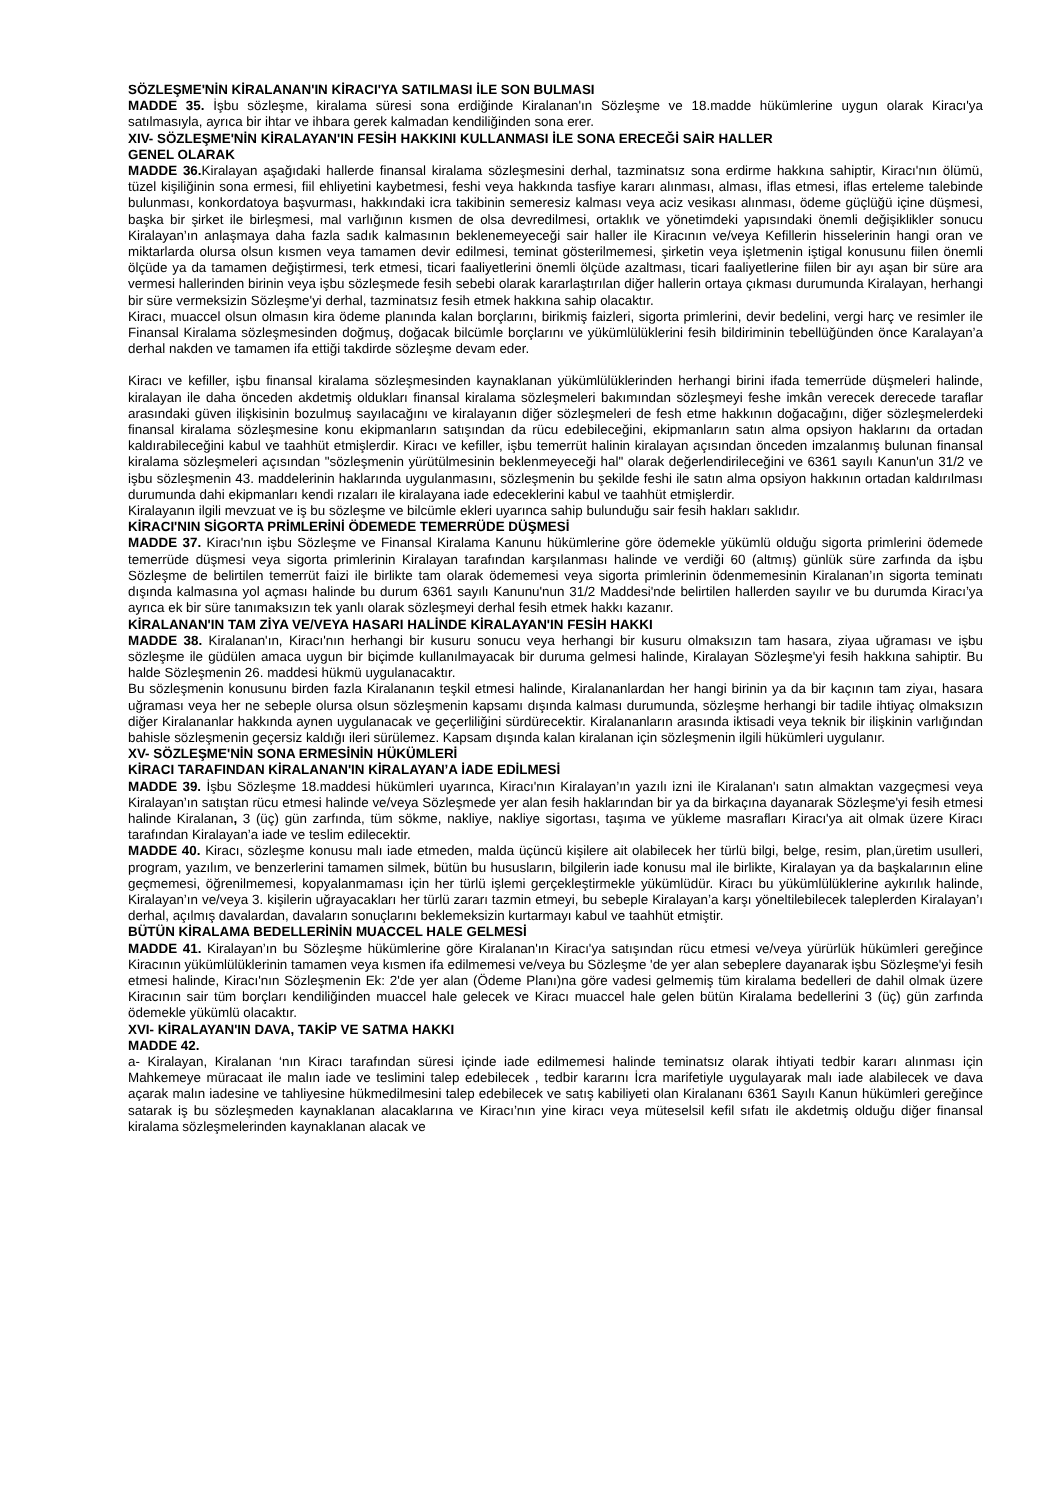SÖZLEŞME'NİN KİRALANAN'IN KİRACI'YA SATILMASI İLE SON BULMASI
MADDE 35. İşbu sözleşme, kiralama süresi sona erdiğinde Kiralanan'ın Sözleşme ve 18.madde hükümlerine uygun olarak Kiracı'ya satılmasıyla, ayrıca bir ihtar ve ihbara gerek kalmadan kendiliğinden sona erer.
XIV- SÖZLEŞME'NİN KİRALAYAN'IN FESİH HAKKINI KULLANMASI İLE SONA ERECEĞİ SAİR HALLER
GENEL OLARAK
MADDE 36. Kiralayan aşağıdaki hallerde finansal kiralama sözleşmesini derhal, tazminatsız sona erdirme hakkına sahiptir, Kiracı'nın ölümü, tüzel kişiliğinin sona ermesi, fiil ehliyetini kaybetmesi, feshi veya hakkında tasfiye kararı alınması, alması, iflas etmesi, iflas erteleme talebinde bulunması, konkordatoya başvurması, hakkındaki icra takibinin semeresiz kalması veya aciz vesikası alınması, ödeme güçlüğü içine düşmesi, başka bir şirket ile birleşmesi, mal varlığının kısmen de olsa devredilmesi, ortaklık ve yönetimdeki yapısındaki önemli değişiklikler sonucu Kiralayan’ın anlaşmaya daha fazla sadık kalmasının beklenemeyeceği sair haller ile Kiracının ve/veya Kefillerin hisselerinin hangi oran ve miktarlarda olursa olsun kısmen veya tamamen devir edilmesi, teminat gösterilmemesi, şirketin veya işletmenin iştigal konusunu fiilen önemli ölçüde ya da tamamen değiştirmesi, terk etmesi, ticari faaliyetlerini önemli ölçüde azaltması, ticari faaliyetlerine fiilen bir ayı aşan bir süre ara vermesi hallerinden birinin veya işbu sözleşmede fesih sebebi olarak kararlaştırılan diğer hallerin ortaya çıkması durumunda Kiralayan, herhangi bir süre vermeksizin Sözleşme'yi derhal, tazminatsız fesih etmek hakkına sahip olacaktır.
Kiracı, muaccel olsun olmasın kira ödeme planında kalan borçlarını, birikmiş faizleri, sigorta primlerini, devir bedelini, vergi harç ve resimler ile Finansal Kiralama sözleşmesinden doğmuş, doğacak bilcümle borçlarını ve yükümlülüklerini fesih bildiriminin tebellüğünden önce Karalayan’a derhal nakden ve tamamen ifa ettiği takdirde sözleşme devam eder.
Kiracı ve kefiller, işbu finansal kiralama sözleşmesinden kaynaklanan yükümlülüklerinden herhangi birini ifada temerrüde düşmeleri halinde, kiralayan ile daha önceden akdetmiş oldukları finansal kiralama sözleşmeleri bakımından sözleşmeyi feshe imkân verecek derecede taraflar arasındaki güven ilişkisinin bozulmuş sayılacağını ve kiralayanın diğer sözleşmeleri de fesh etme hakkının doğacağını, diğer sözleşmelerdeki finansal kiralama sözleşmesine konu ekipmanların satışından da rücu edebileceğini, ekipmanların satın alma opsiyon haklarını da ortadan kaldırabileceğini kabul ve taahhüt etmişlerdir. Kiracı ve kefiller, işbu temerrüt halinin kiralayan açısından önceden imzalanmış bulunan finansal kiralama sözleşmeleri açısından "sözleşmenin yürütülmesinin beklenmeyeceği hal" olarak değerlendirileceğini ve 6361 sayılı Kanun'un 31/2 ve işbu sözleşmenin 43. maddelerinin haklarında uygulanmasını, sözleşmenin bu şekilde feshi ile satın alma opsiyon hakkının ortadan kaldırılması durumunda dahi ekipmanları kendi rızaları ile kiralayana iade edeceklerini kabul ve taahhüt etmişlerdir.
Kiralayanın ilgili mevzuat ve iş bu sözleşme ve bilcümle ekleri uyarınca sahip bulunduğu sair fesih hakları saklıdır.
KİRACI'NIN SİGORTA PRİMLERİNİ ÖDEMEDE TEMERRÜDE DÜŞMESİ
MADDE 37. Kiracı'nın işbu Sözleşme ve Finansal Kiralama Kanunu hükümlerine göre ödemekle yükümlü olduğu sigorta primlerini ödemede temerrüde düşmesi veya sigorta primlerinin Kiralayan tarafından karşılanması halinde ve verdiği 60 (altmış) günlük süre zarfında da işbu Sözleşme de belirtilen temerrüt faizi ile birlikte tam olarak ödememesi veya sigorta primlerinin ödenmemesinin Kiralanan’ın sigorta teminatı dışında kalmasına yol açması halinde bu durum 6361 sayılı Kanunu'nun 31/2 Maddesi'nde belirtilen hallerden sayılır ve bu durumda Kiracı’ya ayrıca ek bir süre tanımaksızın tek yanlı olarak sözleşmeyi derhal fesih etmek hakkı kazanır.
KİRALANAN'IN TAM ZİYA VE/VEYA HASARI HALİNDE KİRALAYAN'IN FESİH HAKKI
MADDE 38. Kiralanan'ın, Kiracı'nın herhangi bir kusuru sonucu veya herhangi bir kusuru olmaksızın tam hasara, ziyaa uğraması ve işbu sözleşme ile güdülen amaca uygun bir biçimde kullanılmayacak bir duruma gelmesi halinde, Kiralayan Sözleşme'yi fesih hakkına sahiptir. Bu halde Sözleşmenin 26. maddesi hükmü uygulanacaktır.
Bu sözleşmenin konusunu birden fazla Kiralananın teşkil etmesi halinde, Kiralananlardan her hangi birinin ya da bir kaçının tam ziyaı, hasara uğraması veya her ne sebeple olursa olsun sözleşmenin kapsamı dışında kalması durumunda, sözleşme herhangi bir tadile ihtiyaç olmaksızın diğer Kiralananlar hakkında aynen uygulanacak ve geçerliliğini sürdürecektir. Kiralananların arasında iktisadi veya teknik bir ilişkinin varlığından bahisle sözleşmenin geçersiz kaldığı ileri sürülemez. Kapsam dışında kalan kiralanan için sözleşmenin ilgili hükümleri uygulanır.
XV- SÖZLEŞME'NİN SONA ERMESİNİN HÜKÜMLERİ
KİRACI TARAFINDAN KİRALANAN'IN KİRALAYAN’A İADE EDİLMESİ
MADDE 39. İşbu Sözleşme 18.maddesi hükümleri uyarınca, Kiracı'nın Kiralayan’ın yazılı izni ile Kiralanan'ı satın almaktan vazgeçmesi veya Kiralayan’ın satıştan rücu etmesi halinde ve/veya Sözleşmede yer alan fesih haklarından bir ya da birkaçına dayanarak Sözleşme'yi fesih etmesi halinde Kiralanan, 3 (üç) gün zarfında, tüm sökme, nakliye, nakliye sigortası, taşıma ve yükleme masrafları Kiracı'ya ait olmak üzere Kiracı tarafından Kiralayan’a iade ve teslim edilecektir.
MADDE 40. Kiracı, sözleşme konusu malı iade etmeden, malda üçüncü kişilere ait olabilecek her türlü bilgi, belge, resim, plan,üretim usulleri, program, yazılım, ve benzerlerini tamamen silmek, bütün bu hususların, bilgilerin iade konusu mal ile birlikte, Kiralayan ya da başkalarının eline geçmemesi, öğrenilmemesi, kopyalanmaması için her türlü işlemi gerçekleştirmekle yükümlüdür. Kiracı bu yükümlülüklerine aykırılık halinde, Kiralayan’ın ve/veya 3. kişilerin uğrayacakları her türlü zararı tazmin etmeyi, bu sebeple Kiralayan’a karşı yöneltilebilecek taleplerden Kiralayan’ı derhal, açılmış davalardan, davaların sonuçlarını beklemeksizin kurtarmayı kabul ve taahhüt etmiştir.
BÜTÜN KİRALAMA BEDELLERİNİN MUACCEL HALE GELMESİ
MADDE 41. Kiralayan’ın bu Sözleşme hükümlerine göre Kiralanan'ın Kiracı'ya satışından rücu etmesi ve/veya yürürlük hükümleri gereğince Kiracının yükümlülüklerinin tamamen veya kısmen ifa edilmemesi ve/veya bu Sözleşme 'de yer alan sebeplere dayanarak işbu Sözleşme'yi fesih etmesi halinde, Kiracı'nın Sözleşmenin Ek: 2'de yer alan (Ödeme Planı)na göre vadesi gelmemiş tüm kiralama bedelleri de dahil olmak üzere Kiracının sair tüm borçları kendiliğinden muaccel hale gelecek ve Kiracı muaccel hale gelen bütün Kiralama bedellerini 3 (üç) gün zarfında ödemekle yükümlü olacaktır.
XVI- KİRALAYAN'IN DAVA, TAKİP VE SATMA HAKKI
MADDE 42.
a- Kiralayan, Kiralanan ‘nın Kiracı tarafından süresi içinde iade edilmemesi halinde teminatsız olarak ihtiyati tedbir kararı alınması için Mahkemeye müracaat ile malın iade ve teslimini talep edebilecek , tedbir kararını İcra marifetiyle uygulayarak malı iade alabilecek ve dava açarak malın iadesine ve tahliyesine hükmedilmesini talep edebilecek ve satış kabiliyeti olan Kiralananı 6361 Sayılı Kanun hükümleri gereğince satarak iş bu sözleşmeden kaynaklanan alacaklarına ve Kiracı’nın yine kiracı veya müteselsil kefil sıfatı ile akdetmiş olduğu diğer finansal kiralama sözleşmelerinden kaynaklanan alacak ve